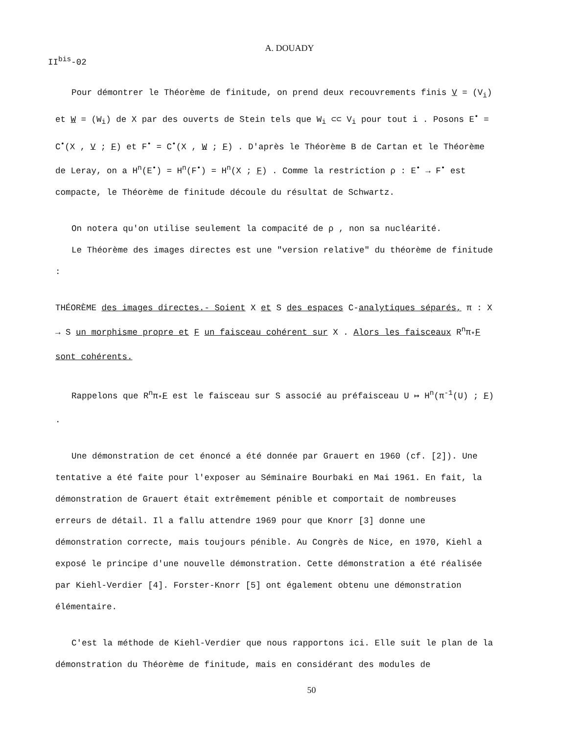A. DOUADY
II<sup>bis</sup>-02
Pour démontrer le Théorème de finitude, on prend deux recouvrements finis V = (V<sub>i</sub>) et W = (W<sub>i</sub>) de X par des ouverts de Stein tels que W<sub>i</sub> ⊂⊂ V<sub>i</sub> pour tout i . Posons E<sup>•</sup> = C<sup>•</sup>(X , V ; F) et F<sup>•</sup> = C<sup>•</sup>(X , W ; F) . D'après le Théorème B de Cartan et le Théorème de Leray, on a H<sup>n</sup>(E<sup>•</sup>) = H<sup>n</sup>(F<sup>•</sup>) = H<sup>n</sup>(X ; F) . Comme la restriction ρ : E<sup>•</sup> → F<sup>•</sup> est compacte, le Théorème de finitude découle du résultat de Schwartz.
On notera qu'on utilise seulement la compacité de ρ , non sa nucléarité.
Le Théorème des images directes est une "version relative" du théorème de finitude :
THÉORÈME des images directes.- Soient X et S des espaces C-analytiques séparés, π : X → S un morphisme propre et F un faisceau cohérent sur X . Alors les faisceaux R<sup>n</sup>π<sub>*</sub>F sont cohérents.
Rappelons que R<sup>n</sup>π<sub>*</sub>F est le faisceau sur S associé au préfaisceau U ↦ H<sup>n</sup>(π<sup>-1</sup>(U) ; F) .
Une démonstration de cet énoncé a été donnée par Grauert en 1960 (cf. [2]). Une tentative a été faite pour l'exposer au Séminaire Bourbaki en Mai 1961. En fait, la démonstration de Grauert était extrêmement pénible et comportait de nombreuses erreurs de détail. Il a fallu attendre 1969 pour que Knorr [3] donne une démonstration correcte, mais toujours pénible. Au Congrès de Nice, en 1970, Kiehl a exposé le principe d'une nouvelle démonstration. Cette démonstration a été réalisée par Kiehl-Verdier [4]. Forster-Knorr [5] ont également obtenu une démonstration élémentaire.
C'est la méthode de Kiehl-Verdier que nous rapportons ici. Elle suit le plan de la démonstration du Théorème de finitude, mais en considérant des modules de
50